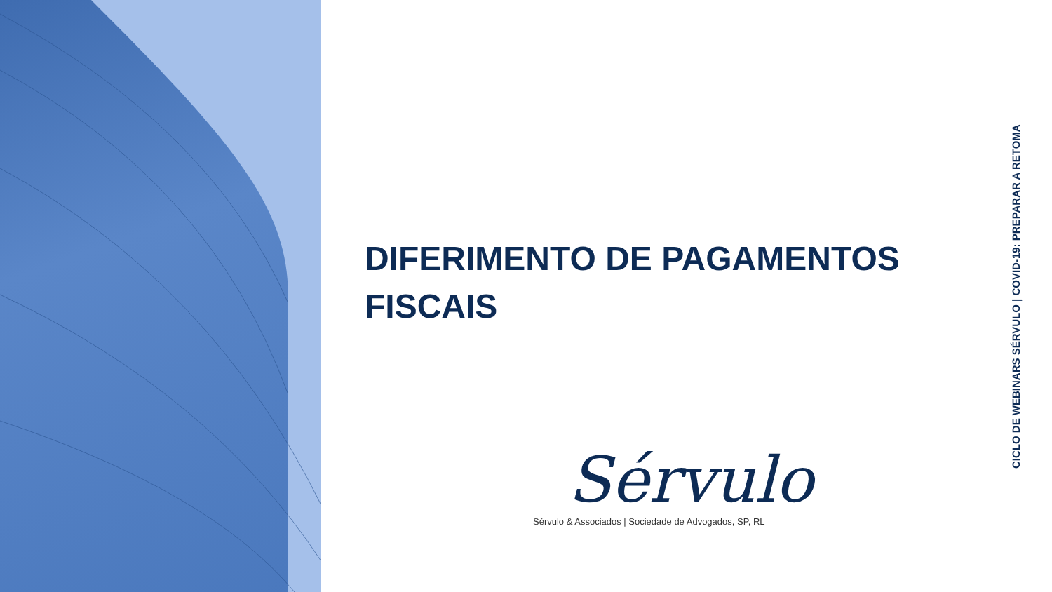DIFERIMENTO DE PAGAMENTOS
FISCAIS
Sérvulo
Sérvulo & Associados | Sociedade de Advogados, SP, RL
CICLO DE WEBINARS SÉRVULO | COVID-19: PREPARAR A RETOMA